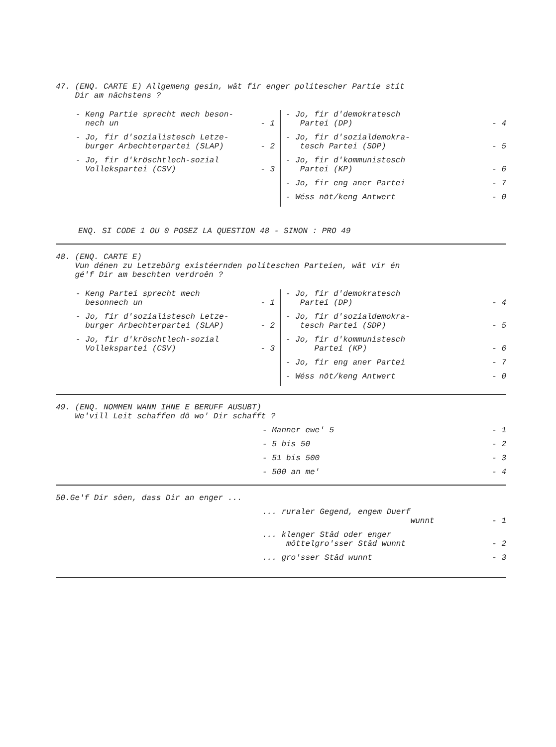47. (ENQ. CARTE E) Allgemeng gesin, wât fir enger politescher Partie stit
Dir am nächstens ?
- Keng Partie sprecht mech beson-
nech un - 1
- Jo, fir d'sozialistesch Letze-
burger Arbechterpartei (SLAP) - 2
- Jo, fir d'kröschtlech-sozial
Vollekspartei (CSV) - 3
- Jo, fir d'demokratesch
Partei (DP) - 4
- Jo, fir d'sozialdemokra-
tesch Partei (SDP) - 5
- Jo, fir d'kommunistesch
Partei (KP) - 6
- Jo, fir eng aner Partei - 7
- Wéss nöt/keng Antwert - 0
ENQ. SI CODE 1 OU 0 POSEZ LA QUESTION 48 - SINON : PRO 49
48. (ENQ. CARTE E)
Vun dénen zu Letzebûrg existéernden politeschen Parteien, wât vir én
gé'f Dir am beschten verdroên ?
- Keng Partei sprecht mech
besonnech un - 1
- Jo, fir d'sozialistesch Letze-
burger Arbechterpartei (SLAP) - 2
- Jo, fir d'kröschtlech-sozial
Vollekspartei (CSV) - 3
- Jo, fir d'demokratesch
Partei (DP) - 4
- Jo, fir d'sozialdemokra-
tesch Partei (SDP) - 5
- Jo, fir d'kommunistesch
Partei (KP) - 6
- Jo, fir eng aner Partei - 7
- Wéss nöt/keng Antwert - 0
49. (ENQ. NOMMEN WANN IHNE E BERUFF AUSUBT)
We'vill Leit schaffen dô wo' Dir schafft ?
- Manner ewe' 5 - 1
- 5 bis 50 - 2
- 51 bis 500 - 3
- 500 an me' - 4
50.Ge'f Dir sôen, dass Dir an enger ...
... ruraler Gegend, engem Duerf
wunnt - 1
... klenger Stâd oder enger
möttelgro'sser Stâd wunnt - 2
... gro'sser Stâd wunnt - 3